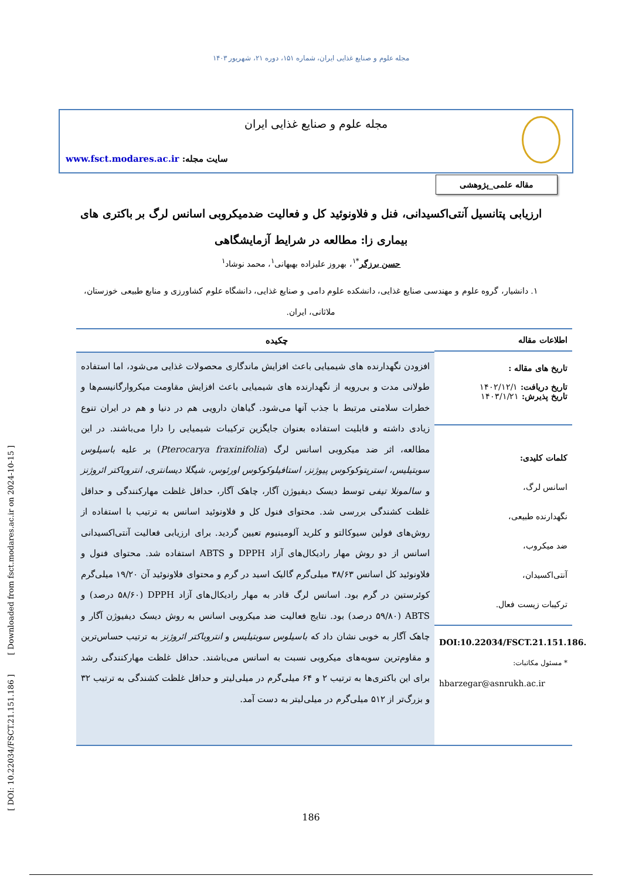مجله علوم و صنایع غذایی ایران، شماره ۱۵۱، دوره ۲۱، شهریور ۱۴۰۳
مجله علوم و صنایع غذایی ایران
سایت مجله: www.fsct.modares.ac.ir
مقاله علمی_پژوهشی
ارزیابی پتانسیل آنتی‌اکسیدانی، فنل و فلاونوئید کل و فعالیت ضدمیکروبی اسانس لرگ بر باکتری های بیماری زا: مطالعه در شرایط آزمایشگاهی
حسن برزگر<sup>*۱</sup>، بهروز علیزاده بهبهانی<sup>۱</sup>، محمد نوشاد<sup>۱</sup>
۱. دانشیار، گروه علوم و مهندسی صنایع غذایی، دانشکده علوم دامی و صنایع غذایی، دانشگاه علوم کشاورزی و منابع طبیعی خوزستان، ملاثانی، ایران.
اطلاعات مقاله
تاریخ های مقاله :
تاریخ دریافت: ۱۴۰۲/۱۲/۱
تاریخ پذیرش: ۱۴۰۳/۱/۲۱
کلمات کلیدی:
اسانس لرگ،
نگهدارنده طبیعی،
ضد میکروب،
آنتی‌اکسیدان،
ترکیبات زیست فعال.
DOI:10.22034/FSCT.21.151.186.
* مسئول مکاتبات:
hbarzegar@asnrukh.ac.ir
چکیده
افزودن نگهدارنده های شیمیایی باعث افزایش ماندگاری محصولات غذایی می‌شود، اما استفاده طولانی مدت و بی‌رویه از نگهدارنده های شیمیایی باعث افزایش مقاومت میکروارگانیسم‌ها و خطرات سلامتی مرتبط با جذب آنها می‌شود. گیاهان دارویی هم در دنیا و هم در ایران تنوع زیادی داشته و قابلیت استفاده بعنوان جایگزین ترکیبات شیمیایی را دارا می‌باشند. در این مطالعه، اثر ضد میکروبی اسانس لرگ (Pterocarya fraxinifolia) بر علیه باسیلوس سوبتیلیس، استرپتوکوکوس پیوژنز، استافیلوکوکوس اورئوس، شیگلا دیسانتری، انتروباکتر ائروژنز و سالمونلا تیفی توسط دیسک دیفیوژن آگار، چاهک آگار، حداقل غلظت مهارکنندگی و حداقل غلظت کشندگی بررسی شد. محتوای فنول کل و فلاونوئید اسانس به ترتیب با استفاده از روش‌های فولین سیوکالتو و کلرید آلومینیوم تعیین گردید. برای ارزیابی فعالیت آنتی‌اکسیدانی اسانس از دو روش مهار رادیکال‌های آزاد DPPH و ABTS استفاده شد. محتوای فنول و فلاونوئید کل اسانس ۳۸/۶۳ میلی‌گرم گالیک اسید در گرم و محتوای فلاونوئید آن ۱۹/۲۰ میلی‌گرم کوئرستین در گرم بود. اسانس لرگ قادر به مهار رادیکال‌های آزاد DPPH (۵۸/۶۰ درصد) و ABTS (۵۹/۸۰ درصد) بود. نتایج فعالیت ضد میکروبی اسانس به روش دیسک دیفیوژن آگار و چاهک آگار به خوبی نشان داد که باسیلوس سوبتیلیس و انتروباکتر ائروژنز به ترتیب حساس‌ترین و مقاوم‌ترین سویه‌های میکروبی نسبت به اسانس می‌باشند. حداقل غلظت مهارکنندگی رشد برای این باکتری‌ها به ترتیب ۲ و ۶۴ میلی‌گرم در میلی‌لیتر و حداقل غلظت کشندگی به ترتیب ۳۲ و بزرگ‌تر از ۵۱۲ میلی‌گرم در میلی‌لیتر به دست آمد.
[ DOI: 10.22034/FSCT.21.151.186 ] [ Downloaded from fsct.modares.ac.ir on 2024-10-15 ]
186